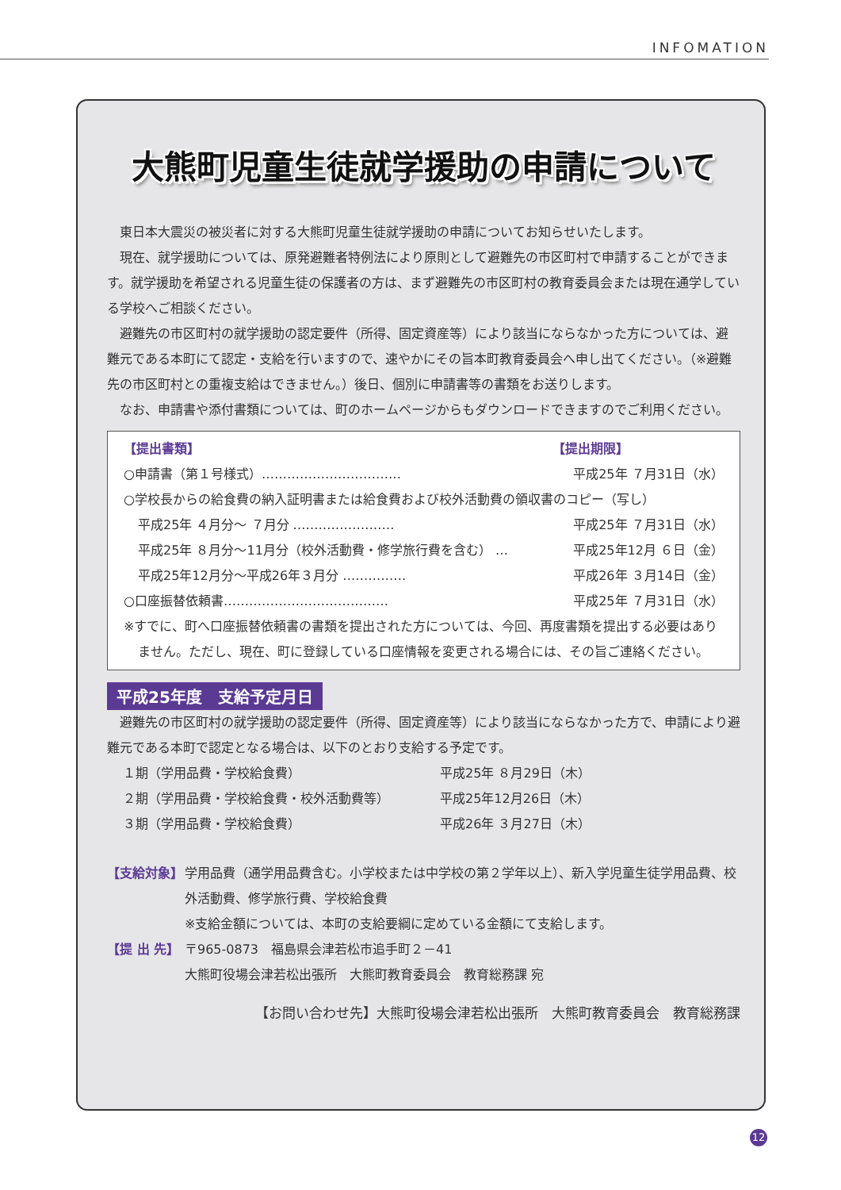INFOMATION
大熊町児童生徒就学援助の申請について
東日本大震災の被災者に対する大熊町児童生徒就学援助の申請についてお知らせいたします。
現在、就学援助については、原発避難者特例法により原則として避難先の市区町村で申請することができます。就学援助を希望される児童生徒の保護者の方は、まず避難先の市区町村の教育委員会または現在通学している学校へご相談ください。
避難先の市区町村の就学援助の認定要件（所得、固定資産等）により該当にならなかった方については、避難元である本町にて認定・支給を行いますので、速やかにその旨本町教育委員会へ申し出てください。（※避難先の市区町村との重複支給はできません。）後日、個別に申請書等の書類をお送りします。
なお、申請書や添付書類については、町のホームページからもダウンロードできますのでご利用ください。
【提出書類】 【提出期限】
○申請書（第１号様式）…………………………… 平成25年 ７月31日（水）
○学校長からの給食費の納入証明書または給食費および校外活動費の領収書のコピー（写し）
平成25年 ４月分～ ７月分 …………………… 平成25年 ７月31日（水）
平成25年 ８月分～11月分（校外活動費・修学旅行費を含む） … 平成25年12月 ６日（金）
平成25年12月分～平成26年３月分 …………… 平成26年 ３月14日（金）
○口座振替依頼書………………………………… 平成25年 ７月31日（水）
※すでに、町へ口座振替依頼書の書類を提出された方については、今回、再度書類を提出する必要はありません。ただし、現在、町に登録している口座情報を変更される場合には、その旨ご連絡ください。
平成25年度　支給予定月日
避難先の市区町村の就学援助の認定要件（所得、固定資産等）により該当にならなかった方で、申請により避難元である本町で認定となる場合は、以下のとおり支給する予定です。
１期（学用品費・学校給食費） 平成25年 ８月29日（木） ２期（学用品費・学校給食費・校外活動費等） 平成25年12月26日（木） ３期（学用品費・学校給食費） 平成26年 ３月27日（木）
【支給対象】 学用品費（通学用品費含む。小学校または中学校の第２学年以上）、新入学児童生徒学用品費、校外活動費、修学旅行費、学校給食費
※支給金額については、本町の支給要綱に定めている金額にて支給します。
【提 出 先】 〒965-0873　福島県会津若松市追手町２－41
大熊町役場会津若松出張所　大熊町教育委員会　教育総務課 宛
【お問い合わせ先】大熊町役場会津若松出張所　大熊町教育委員会　教育総務課
12